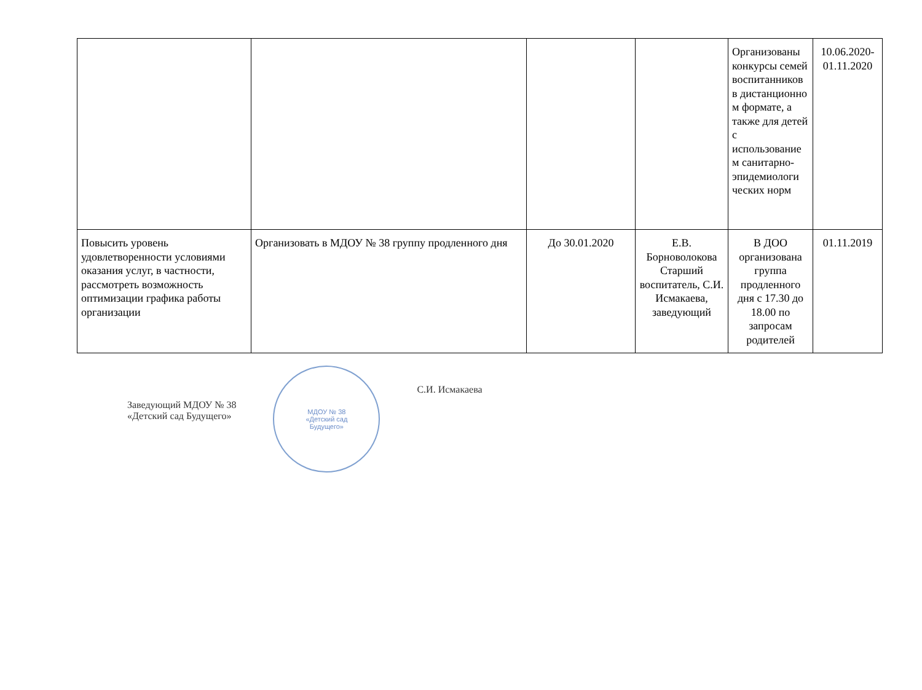| | | | | Организованы конкурсы семей воспитанников в дистанционно м формате, а также для детей с использование м санитарно-эпидемиологи ческих норм | 10.06.2020-01.11.2020 |
| Повысить уровень удовлетворенности условиями оказания услуг, в частности, рассмотреть возможность оптимизации графика работы организации | Организовать в МДОУ № 38 группу продленного дня | До 30.01.2020 | Е.В. Борноволокова Старший воспитатель, С.И. Исмакаева, заведующий | В ДОО организована группа продленного дня с 17.30 до 18.00 по запросам родителей | 01.11.2019 |
Заведующий МДОУ № 38
«Детский сад Будущего»
МДОУ № 38
«Детский сад
Будущего»
С.И. Исмакаева